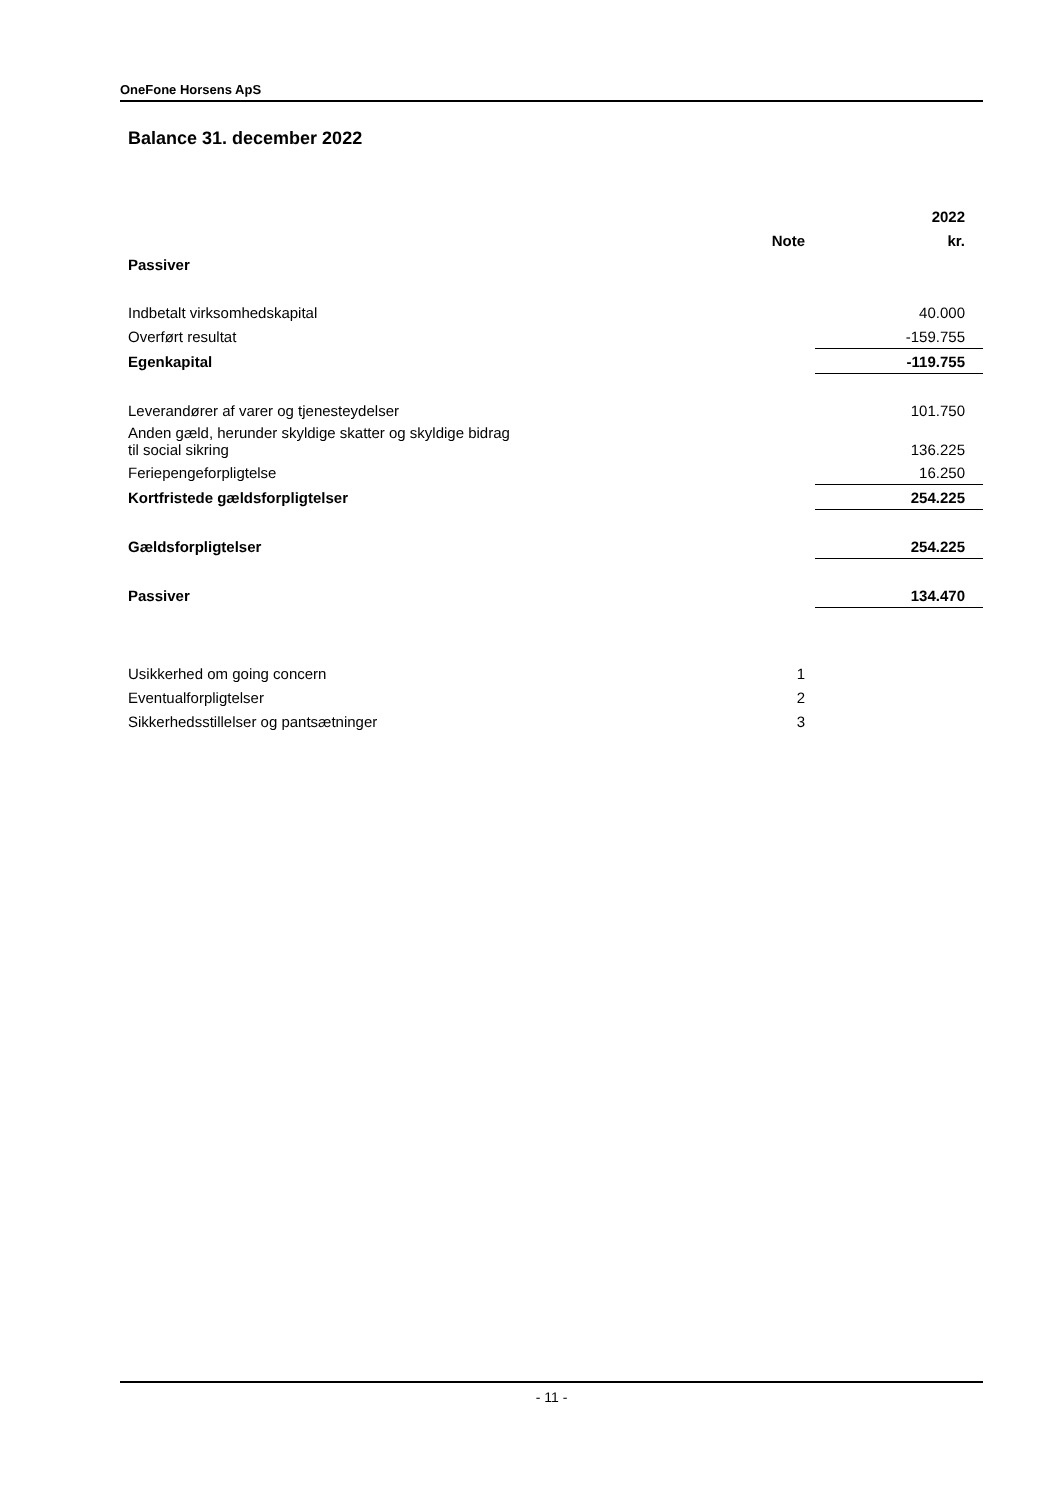OneFone Horsens ApS
Balance 31. december 2022
| | | 2022 |
| | Note | kr. |
| Passiver | | |
| Indbetalt virksomhedskapital | | 40.000 |
| Overført resultat | | -159.755 |
| Egenkapital | | -119.755 |
| Leverandører af varer og tjenesteydelser | | 101.750 |
| Anden gæld, herunder skyldige skatter og skyldige bidrag til social sikring | | 136.225 |
| Feriepengeforpligtelse | | 16.250 |
| Kortfristede gældsforpligtelser | | 254.225 |
| Gældsforpligtelser | | 254.225 |
| Passiver | | 134.470 |
| Usikkerhed om going concern | 1 | |
| Eventualforpligtelser | 2 | |
| Sikkerhedsstillelser og pantsætninger | 3 | |
- 11 -